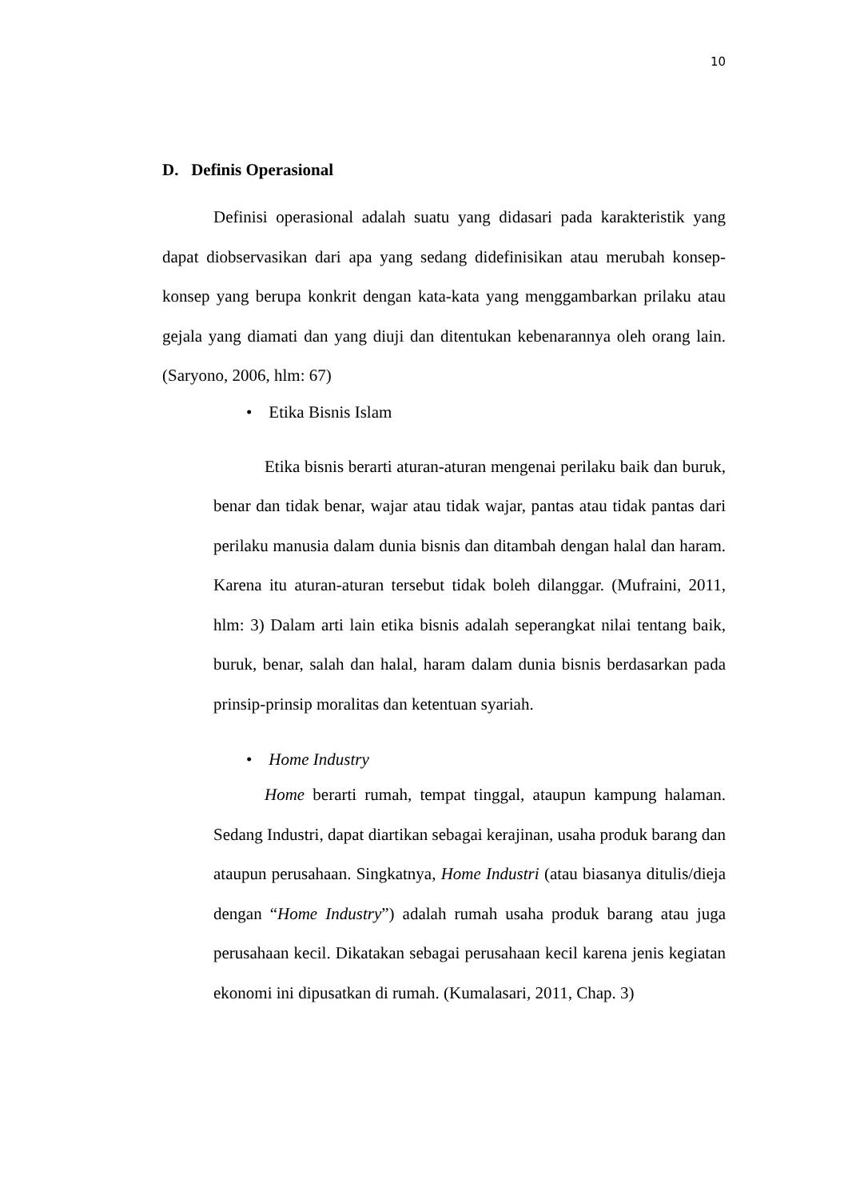10
D. Definis Operasional
Definisi operasional adalah suatu yang didasari pada karakteristik yang dapat diobservasikan dari apa yang sedang didefinisikan atau merubah konsep-konsep yang berupa konkrit dengan kata-kata yang menggambarkan prilaku atau gejala yang diamati dan yang diuji dan ditentukan kebenarannya oleh orang lain. (Saryono, 2006, hlm: 67)
• Etika Bisnis Islam
Etika bisnis berarti aturan-aturan mengenai perilaku baik dan buruk, benar dan tidak benar, wajar atau tidak wajar, pantas atau tidak pantas dari perilaku manusia dalam dunia bisnis dan ditambah dengan halal dan haram. Karena itu aturan-aturan tersebut tidak boleh dilanggar. (Mufraini, 2011, hlm: 3) Dalam arti lain etika bisnis adalah seperangkat nilai tentang baik, buruk, benar, salah dan halal, haram dalam dunia bisnis berdasarkan pada prinsip-prinsip moralitas dan ketentuan syariah.
• Home Industry
Home berarti rumah, tempat tinggal, ataupun kampung halaman. Sedang Industri, dapat diartikan sebagai kerajinan, usaha produk barang dan ataupun perusahaan. Singkatnya, Home Industri (atau biasanya ditulis/dieja dengan “Home Industry”) adalah rumah usaha produk barang atau juga perusahaan kecil. Dikatakan sebagai perusahaan kecil karena jenis kegiatan ekonomi ini dipusatkan di rumah. (Kumalasari, 2011, Chap. 3)